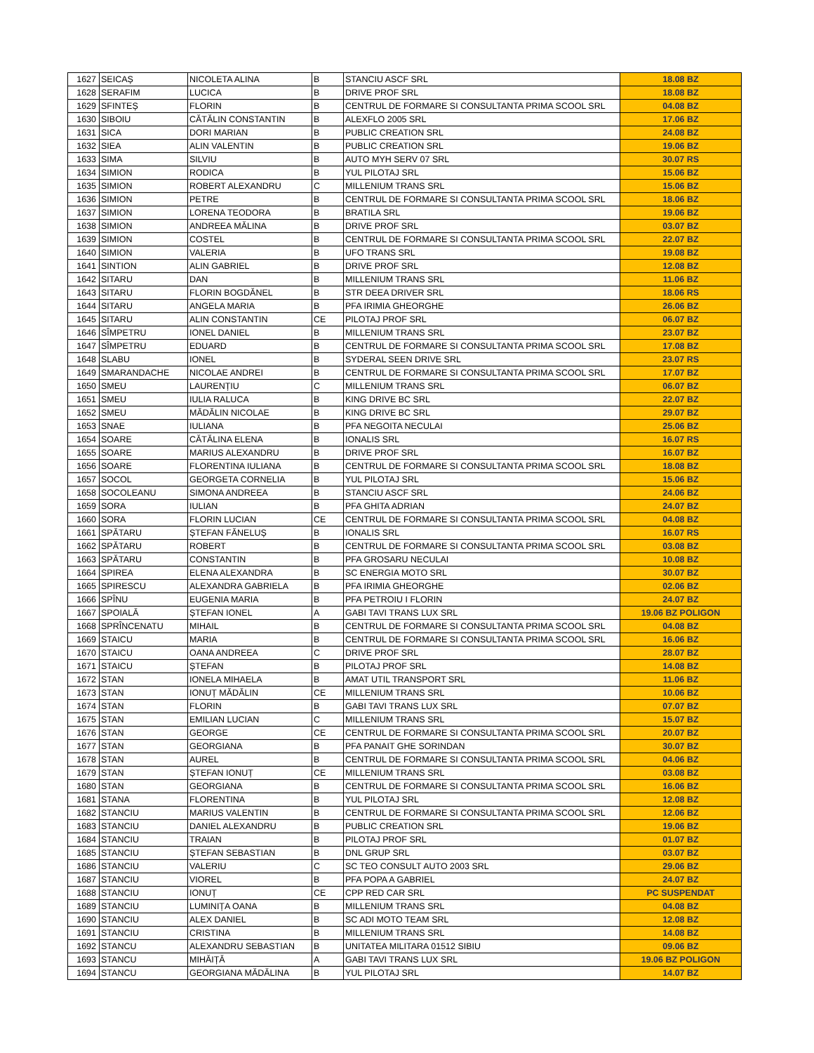| 1627 | SEICAȘ | NICOLETA ALINA | B | STANCIU ASCF SRL | 18.08 BZ |
| 1628 | SERAFIM | LUCICA | B | DRIVE PROF SRL | 18.08 BZ |
| 1629 | SFINTEȘ | FLORIN | B | CENTRUL DE FORMARE SI CONSULTANTA PRIMA SCOOL SRL | 04.08 BZ |
| 1630 | SIBOIU | CĂTĂLIN CONSTANTIN | B | ALEXFLO 2005 SRL | 17.06 BZ |
| 1631 | SICA | DORI MARIAN | B | PUBLIC CREATION SRL | 24.08 BZ |
| 1632 | SIEA | ALIN VALENTIN | B | PUBLIC CREATION SRL | 19.06 BZ |
| 1633 | SIMA | SILVIU | B | AUTO MYH SERV 07 SRL | 30.07 RS |
| 1634 | SIMION | RODICA | B | YUL PILOTAJ SRL | 15.06 BZ |
| 1635 | SIMION | ROBERT ALEXANDRU | C | MILLENIUM TRANS SRL | 15.06 BZ |
| 1636 | SIMION | PETRE | B | CENTRUL DE FORMARE SI CONSULTANTA PRIMA SCOOL SRL | 18.06 BZ |
| 1637 | SIMION | LORENA TEODORA | B | BRATILA SRL | 19.06 BZ |
| 1638 | SIMION | ANDREEA MĂLINA | B | DRIVE PROF SRL | 03.07 BZ |
| 1639 | SIMION | COSTEL | B | CENTRUL DE FORMARE SI CONSULTANTA PRIMA SCOOL SRL | 22.07 BZ |
| 1640 | SIMION | VALERIA | B | UFO TRANS SRL | 19.08 BZ |
| 1641 | SINTION | ALIN GABRIEL | B | DRIVE PROF SRL | 12.08 BZ |
| 1642 | SITARU | DAN | B | MILLENIUM TRANS SRL | 11.06 BZ |
| 1643 | SITARU | FLORIN BOGDĂNEL | B | STR DEEA DRIVER SRL | 18.06 RS |
| 1644 | SITARU | ANGELA MARIA | B | PFA IRIMIA GHEORGHE | 26.06 BZ |
| 1645 | SITARU | ALIN CONSTANTIN | CE | PILOTAJ PROF SRL | 06.07 BZ |
| 1646 | SÎMPETRU | IONEL DANIEL | B | MILLENIUM TRANS SRL | 23.07 BZ |
| 1647 | SÎMPETRU | EDUARD | B | CENTRUL DE FORMARE SI CONSULTANTA PRIMA SCOOL SRL | 17.08 BZ |
| 1648 | SLABU | IONEL | B | SYDERAL SEEN DRIVE SRL | 23.07 RS |
| 1649 | SMARANDACHE | NICOLAE ANDREI | B | CENTRUL DE FORMARE SI CONSULTANTA PRIMA SCOOL SRL | 17.07 BZ |
| 1650 | SMEU | LAURENȚIU | C | MILLENIUM TRANS SRL | 06.07 BZ |
| 1651 | SMEU | IULIA RALUCA | B | KING DRIVE BC SRL | 22.07 BZ |
| 1652 | SMEU | MĂDĂLIN NICOLAE | B | KING DRIVE BC SRL | 29.07 BZ |
| 1653 | SNAE | IULIANA | B | PFA NEGOITA NECULAI | 25.06 BZ |
| 1654 | SOARE | CĂTĂLINA ELENA | B | IONALIS SRL | 16.07 RS |
| 1655 | SOARE | MARIUS ALEXANDRU | B | DRIVE PROF SRL | 16.07 BZ |
| 1656 | SOARE | FLORENTINA IULIANA | B | CENTRUL DE FORMARE SI CONSULTANTA PRIMA SCOOL SRL | 18.08 BZ |
| 1657 | SOCOL | GEORGETA CORNELIA | B | YUL PILOTAJ SRL | 15.06 BZ |
| 1658 | SOCOLEANU | SIMONA ANDREEA | B | STANCIU ASCF SRL | 24.06 BZ |
| 1659 | SORA | IULIAN | B | PFA GHITA ADRIAN | 24.07 BZ |
| 1660 | SORA | FLORIN LUCIAN | CE | CENTRUL DE FORMARE SI CONSULTANTA PRIMA SCOOL SRL | 04.08 BZ |
| 1661 | SPĂTARU | ȘTEFAN FĂNELUȘ | B | IONALIS SRL | 16.07 RS |
| 1662 | SPĂTARU | ROBERT | B | CENTRUL DE FORMARE SI CONSULTANTA PRIMA SCOOL SRL | 03.08 BZ |
| 1663 | SPĂTARU | CONSTANTIN | B | PFA GROSARU NECULAI | 10.08 BZ |
| 1664 | SPIREA | ELENA ALEXANDRA | B | SC ENERGIA MOTO SRL | 30.07 BZ |
| 1665 | SPIRESCU | ALEXANDRA GABRIELA | B | PFA IRIMIA GHEORGHE | 02.06 BZ |
| 1666 | SPÎNU | EUGENIA MARIA | B | PFA PETROIU I FLORIN | 24.07 BZ |
| 1667 | SPOIALĂ | ȘTEFAN IONEL | A | GABI TAVI TRANS LUX SRL | 19.06 BZ POLIGON |
| 1668 | SPRÎNCENATU | MIHAIL | B | CENTRUL DE FORMARE SI CONSULTANTA PRIMA SCOOL SRL | 04.08 BZ |
| 1669 | STAICU | MARIA | B | CENTRUL DE FORMARE SI CONSULTANTA PRIMA SCOOL SRL | 16.06 BZ |
| 1670 | STAICU | OANA ANDREEA | C | DRIVE PROF SRL | 28.07 BZ |
| 1671 | STAICU | ȘTEFAN | B | PILOTAJ PROF SRL | 14.08 BZ |
| 1672 | STAN | IONELA MIHAELA | B | AMAT UTIL TRANSPORT SRL | 11.06 BZ |
| 1673 | STAN | IONUȚ MĂDĂLIN | CE | MILLENIUM TRANS SRL | 10.06 BZ |
| 1674 | STAN | FLORIN | B | GABI TAVI TRANS LUX SRL | 07.07 BZ |
| 1675 | STAN | EMILIAN LUCIAN | C | MILLENIUM TRANS SRL | 15.07 BZ |
| 1676 | STAN | GEORGE | CE | CENTRUL DE FORMARE SI CONSULTANTA PRIMA SCOOL SRL | 20.07 BZ |
| 1677 | STAN | GEORGIANA | B | PFA PANAIT GHE SORINDAN | 30.07 BZ |
| 1678 | STAN | AUREL | B | CENTRUL DE FORMARE SI CONSULTANTA PRIMA SCOOL SRL | 04.06 BZ |
| 1679 | STAN | ȘTEFAN IONUȚ | CE | MILLENIUM TRANS SRL | 03.08 BZ |
| 1680 | STAN | GEORGIANA | B | CENTRUL DE FORMARE SI CONSULTANTA PRIMA SCOOL SRL | 16.06 BZ |
| 1681 | STANA | FLORENTINA | B | YUL PILOTAJ SRL | 12.08 BZ |
| 1682 | STANCIU | MARIUS VALENTIN | B | CENTRUL DE FORMARE SI CONSULTANTA PRIMA SCOOL SRL | 12.06 BZ |
| 1683 | STANCIU | DANIEL ALEXANDRU | B | PUBLIC CREATION SRL | 19.06 BZ |
| 1684 | STANCIU | TRAIAN | B | PILOTAJ PROF SRL | 01.07 BZ |
| 1685 | STANCIU | ȘTEFAN SEBASTIAN | B | DNL GRUP SRL | 03.07 BZ |
| 1686 | STANCIU | VALERIU | C | SC TEO CONSULT AUTO 2003 SRL | 29.06 BZ |
| 1687 | STANCIU | VIOREL | B | PFA POPA A GABRIEL | 24.07 BZ |
| 1688 | STANCIU | IONUȚ | CE | CPP RED CAR SRL | PC SUSPENDAT |
| 1689 | STANCIU | LUMINIȚA OANA | B | MILLENIUM TRANS SRL | 04.08 BZ |
| 1690 | STANCIU | ALEX DANIEL | B | SC ADI MOTO TEAM SRL | 12.08 BZ |
| 1691 | STANCIU | CRISTINA | B | MILLENIUM TRANS SRL | 14.08 BZ |
| 1692 | STANCU | ALEXANDRU SEBASTIAN | B | UNITATEA MILITARA 01512 SIBIU | 09.06 BZ |
| 1693 | STANCU | MIHĂIȚĂ | A | GABI TAVI TRANS LUX SRL | 19.06 BZ POLIGON |
| 1694 | STANCU | GEORGIANA MĂDĂLINA | B | YUL PILOTAJ SRL | 14.07 BZ |